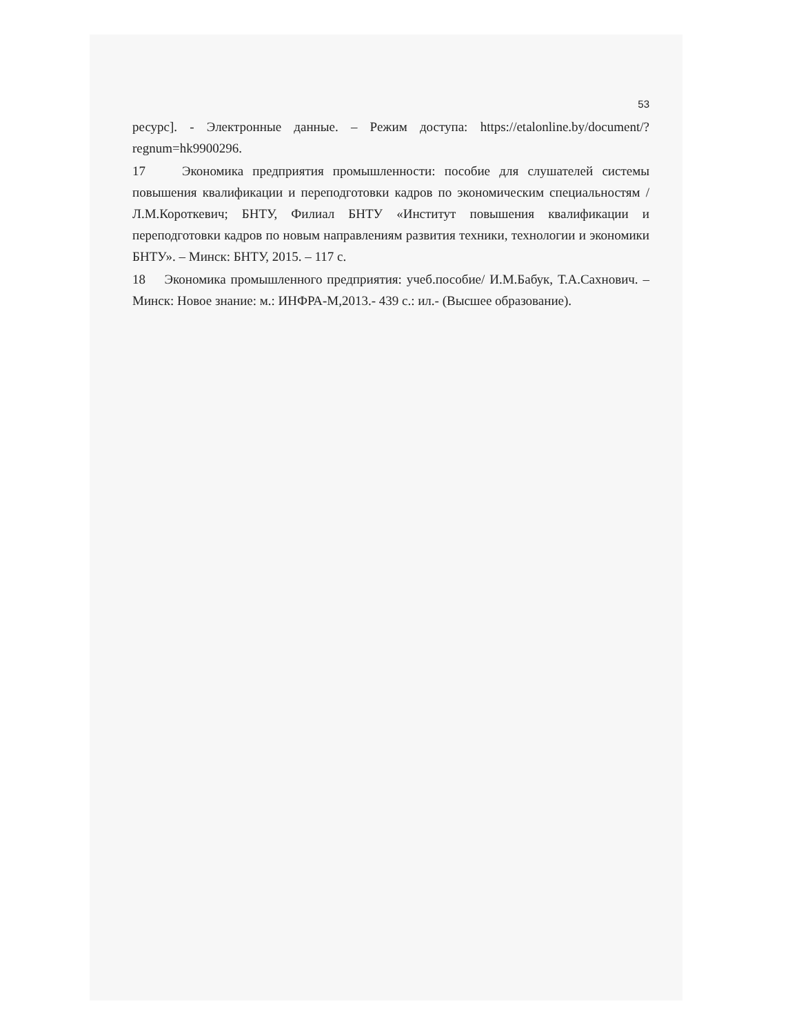53
ресурс]. - Электронные данные. – Режим доступа: https://etalonline.by/document/?regnum=hk9900296.
17 Экономика предприятия промышленности: пособие для слушателей системы повышения квалификации и переподготовки кадров по экономическим специальностям / Л.М.Короткевич; БНТУ, Филиал БНТУ «Институт повышения квалификации и переподготовки кадров по новым направлениям развития техники, технологии и экономики БНТУ». – Минск: БНТУ, 2015. – 117 с.
18 Экономика промышленного предприятия: учеб.пособие/ И.М.Бабук, Т.А.Сахнович. – Минск: Новое знание: м.: ИНФРА-М,2013.- 439 с.: ил.- (Высшее образование).